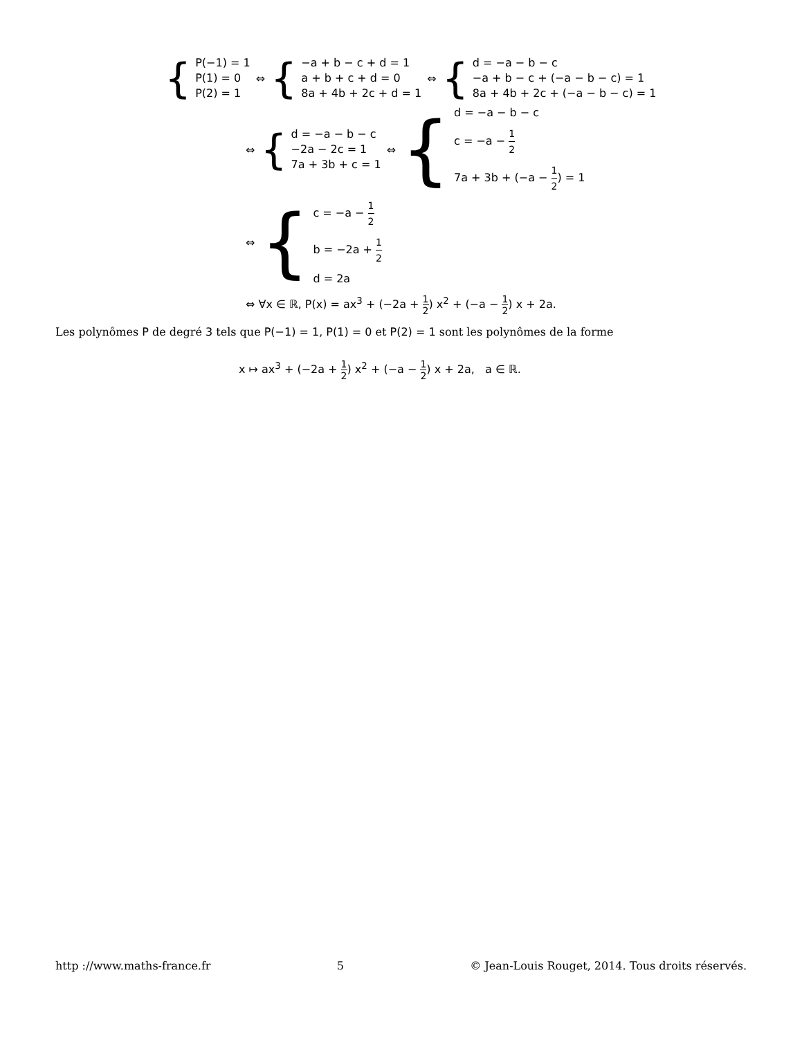{
P(−1) = 1
P(1) = 0
P(2) = 1
⇔
{
−a + b − c + d = 1
a + b + c + d = 0
8a + 4b + 2c + d = 1
⇔
{
d = −a − b − c
−a + b − c + (−a − b − c) = 1
8a + 4b + 2c + (−a − b − c) = 1
⇔
{
d = −a − b − c
−2a − 2c = 1
7a + 3b + c = 1
⇔
{
d = −a − b − c
c = −a − 1 2
7a + 3b + (−a − 1 2) = 1
⇔
{
c = −a − 1 2
b = −2a + 1 2
d = 2a
⇔ ∀x ∈ ℝ, P(x) = ax<sup>3</sup> + (−2a + 1 2) x<sup>2</sup> + (−a − 1 2) x + 2a.
Les polynômes P de degré 3 tels que P(−1) = 1, P(1) = 0 et P(2) = 1 sont les polynômes de la forme
x ↦ ax<sup>3</sup> + (−2a + 1 2) x<sup>2</sup> + (−a − 1 2) x + 2a, a ∈ ℝ.
http ://www.maths-france.fr 5 © Jean-Louis Rouget, 2014. Tous droits réservés.